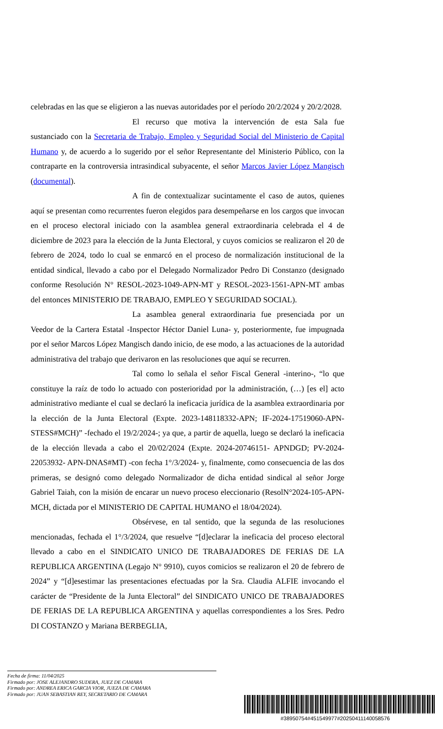celebradas en las que se eligieron a las nuevas autoridades por el período 20/2/2024 y 20/2/2028.
El recurso que motiva la intervención de esta Sala fue sustanciado con la Secretaria de Trabajo, Empleo y Seguridad Social del Ministerio de Capital Humano y, de acuerdo a lo sugerido por el señor Representante del Ministerio Público, con la contraparte en la controversia intrasindical subyacente, el señor Marcos Javier López Mangisch (documental).
A fin de contextualizar sucintamente el caso de autos, quienes aquí se presentan como recurrentes fueron elegidos para desempeñarse en los cargos que invocan en el proceso electoral iniciado con la asamblea general extraordinaria celebrada el 4 de diciembre de 2023 para la elección de la Junta Electoral, y cuyos comicios se realizaron el 20 de febrero de 2024, todo lo cual se enmarcó en el proceso de normalización institucional de la entidad sindical, llevado a cabo por el Delegado Normalizador Pedro Di Constanzo (designado conforme Resolución N° RESOL-2023-1049-APN-MT y RESOL-2023-1561-APN-MT ambas del entonces MINISTERIO DE TRABAJO, EMPLEO Y SEGURIDAD SOCIAL).
La asamblea general extraordinaria fue presenciada por un Veedor de la Cartera Estatal -Inspector Héctor Daniel Luna- y, posteriormente, fue impugnada por el señor Marcos López Mangisch dando inicio, de ese modo, a las actuaciones de la autoridad administrativa del trabajo que derivaron en las resoluciones que aquí se recurren.
Tal como lo señala el señor Fiscal General -interino-, “lo que constituye la raíz de todo lo actuado con posterioridad por la administración, (…) [es el] acto administrativo mediante el cual se declaró la ineficacia jurídica de la asamblea extraordinaria por la elección de la Junta Electoral (Expte. 2023-148118332-APN; IF-2024-17519060-APN-STESS#MCH)” -fechado el 19/2/2024-; ya que, a partir de aquella, luego se declaró la ineficacia de la elección llevada a cabo el 20/02/2024 (Expte. 2024-20746151- APNDGD; PV-2024-22053932- APN-DNAS#MT) -con fecha 1°/3/2024- y, finalmente, como consecuencia de las dos primeras, se designó como delegado Normalizador de dicha entidad sindical al señor Jorge Gabriel Taiah, con la misión de encarar un nuevo proceso eleccionario (ResolN°2024-105-APN-MCH, dictada por el MINISTERIO DE CAPITAL HUMANO el 18/04/2024).
Obsérvese, en tal sentido, que la segunda de las resoluciones mencionadas, fechada el 1°/3/2024, que resuelve “[d]eclarar la ineficacia del proceso electoral llevado a cabo en el SINDICATO UNICO DE TRABAJADORES DE FERIAS DE LA REPUBLICA ARGENTINA (Legajo N° 9910), cuyos comicios se realizaron el 20 de febrero de 2024” y “[d]esestimar las presentaciones efectuadas por la Sra. Claudia ALFIE invocando el carácter de “Presidente de la Junta Electoral” del SINDICATO UNICO DE TRABAJADORES DE FERIAS DE LA REPUBLICA ARGENTINA y aquellas correspondientes a los Sres. Pedro DI COSTANZO y Mariana BERBEGLIA,
Fecha de firma: 11/04/2025
Firmado por: JOSE ALEJANDRO SUDERA, JUEZ DE CAMARA
Firmado por: ANDREA ERICA GARCIA VIOR, JUEZA DE CAMARA
Firmado por: JUAN SEBASTIAN REY, SECRETARIO DE CAMARA
#38950754#451549977#20250411140058576